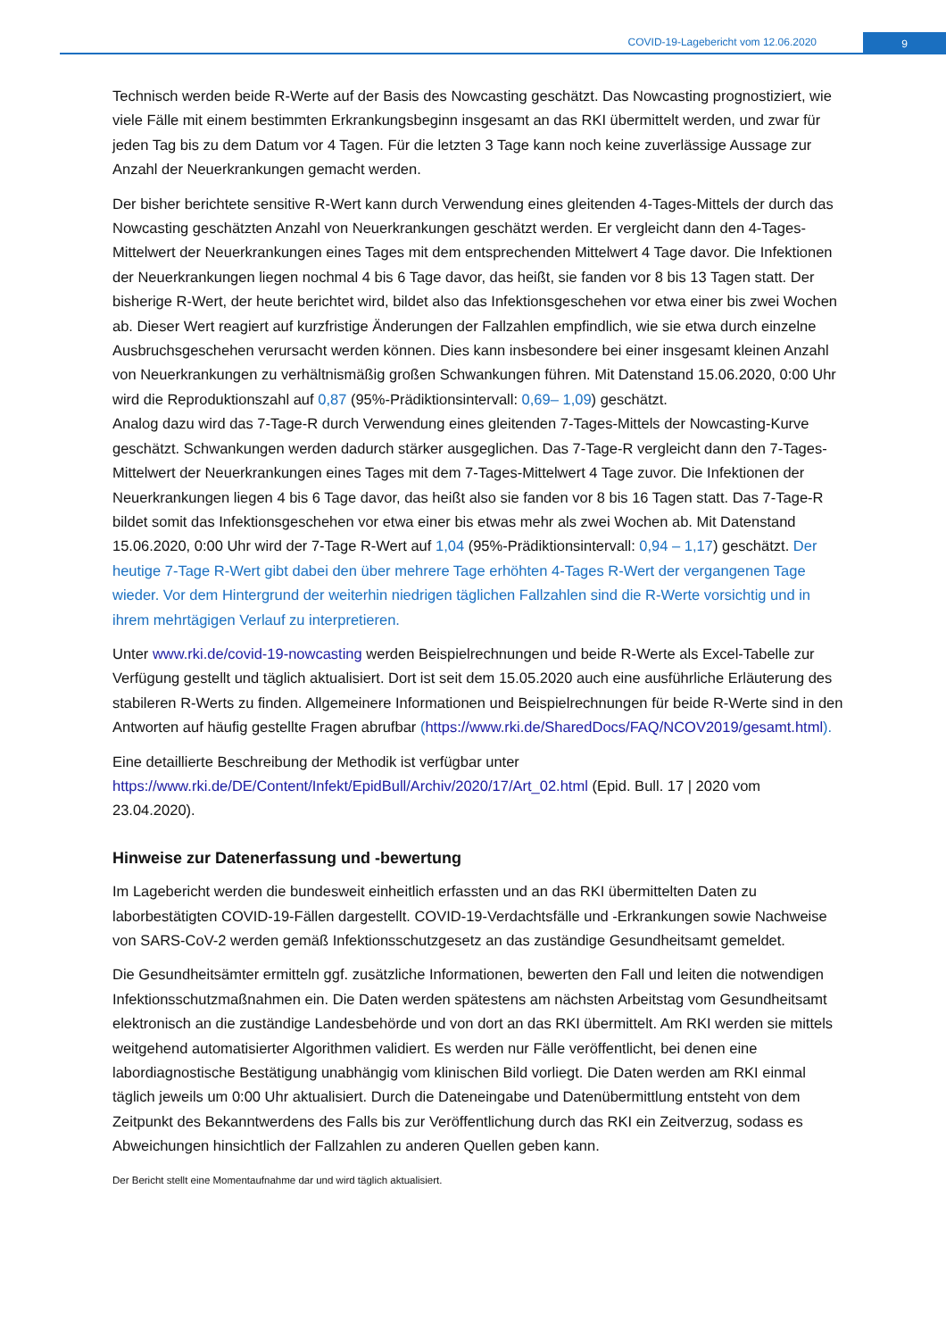COVID-19-Lagebericht vom 12.06.2020
9
Technisch werden beide R-Werte auf der Basis des Nowcasting geschätzt. Das Nowcasting prognostiziert, wie viele Fälle mit einem bestimmten Erkrankungsbeginn insgesamt an das RKI übermittelt werden, und zwar für jeden Tag bis zu dem Datum vor 4 Tagen. Für die letzten 3 Tage kann noch keine zuverlässige Aussage zur Anzahl der Neuerkrankungen gemacht werden.
Der bisher berichtete sensitive R-Wert kann durch Verwendung eines gleitenden 4-Tages-Mittels der durch das Nowcasting geschätzten Anzahl von Neuerkrankungen geschätzt werden. Er vergleicht dann den 4-Tages-Mittelwert der Neuerkrankungen eines Tages mit dem entsprechenden Mittelwert 4 Tage davor. Die Infektionen der Neuerkrankungen liegen nochmal 4 bis 6 Tage davor, das heißt, sie fanden vor 8 bis 13 Tagen statt. Der bisherige R-Wert, der heute berichtet wird, bildet also das Infektionsgeschehen vor etwa einer bis zwei Wochen ab. Dieser Wert reagiert auf kurzfristige Änderungen der Fallzahlen empfindlich, wie sie etwa durch einzelne Ausbruchsgeschehen verursacht werden können. Dies kann insbesondere bei einer insgesamt kleinen Anzahl von Neuerkrankungen zu verhältnismäßig großen Schwankungen führen. Mit Datenstand 15.06.2020, 0:00 Uhr wird die Reproduktionszahl auf 0,87 (95%-Prädiktionsintervall: 0,69– 1,09) geschätzt.
Analog dazu wird das 7-Tage-R durch Verwendung eines gleitenden 7-Tages-Mittels der Nowcasting-Kurve geschätzt. Schwankungen werden dadurch stärker ausgeglichen. Das 7-Tage-R vergleicht dann den 7-Tages-Mittelwert der Neuerkrankungen eines Tages mit dem 7-Tages-Mittelwert 4 Tage zuvor. Die Infektionen der Neuerkrankungen liegen 4 bis 6 Tage davor, das heißt also sie fanden vor 8 bis 16 Tagen statt. Das 7-Tage-R bildet somit das Infektionsgeschehen vor etwa einer bis etwas mehr als zwei Wochen ab. Mit Datenstand 15.06.2020, 0:00 Uhr wird der 7-Tage R-Wert auf 1,04 (95%-Prädiktionsintervall: 0,94 – 1,17) geschätzt. Der heutige 7-Tage R-Wert gibt dabei den über mehrere Tage erhöhten 4-Tages R-Wert der vergangenen Tage wieder. Vor dem Hintergrund der weiterhin niedrigen täglichen Fallzahlen sind die R-Werte vorsichtig und in ihrem mehrtägigen Verlauf zu interpretieren.
Unter www.rki.de/covid-19-nowcasting werden Beispielrechnungen und beide R-Werte als Excel-Tabelle zur Verfügung gestellt und täglich aktualisiert. Dort ist seit dem 15.05.2020 auch eine ausführliche Erläuterung des stabileren R-Werts zu finden. Allgemeinere Informationen und Beispielrechnungen für beide R-Werte sind in den Antworten auf häufig gestellte Fragen abrufbar (https://www.rki.de/SharedDocs/FAQ/NCOV2019/gesamt.html).
Eine detaillierte Beschreibung der Methodik ist verfügbar unter
https://www.rki.de/DE/Content/Infekt/EpidBull/Archiv/2020/17/Art_02.html (Epid. Bull. 17 | 2020 vom 23.04.2020).
Hinweise zur Datenerfassung und -bewertung
Im Lagebericht werden die bundesweit einheitlich erfassten und an das RKI übermittelten Daten zu laborbestätigten COVID-19-Fällen dargestellt. COVID-19-Verdachtsfälle und -Erkrankungen sowie Nachweise von SARS-CoV-2 werden gemäß Infektionsschutzgesetz an das zuständige Gesundheitsamt gemeldet.
Die Gesundheitsämter ermitteln ggf. zusätzliche Informationen, bewerten den Fall und leiten die notwendigen Infektionsschutzmaßnahmen ein. Die Daten werden spätestens am nächsten Arbeitstag vom Gesundheitsamt elektronisch an die zuständige Landesbehörde und von dort an das RKI übermittelt. Am RKI werden sie mittels weitgehend automatisierter Algorithmen validiert. Es werden nur Fälle veröffentlicht, bei denen eine labordiagnostische Bestätigung unabhängig vom klinischen Bild vorliegt. Die Daten werden am RKI einmal täglich jeweils um 0:00 Uhr aktualisiert. Durch die Dateneingabe und Datenübermittlung entsteht von dem Zeitpunkt des Bekanntwerdens des Falls bis zur Veröffentlichung durch das RKI ein Zeitverzug, sodass es Abweichungen hinsichtlich der Fallzahlen zu anderen Quellen geben kann.
Der Bericht stellt eine Momentaufnahme dar und wird täglich aktualisiert.